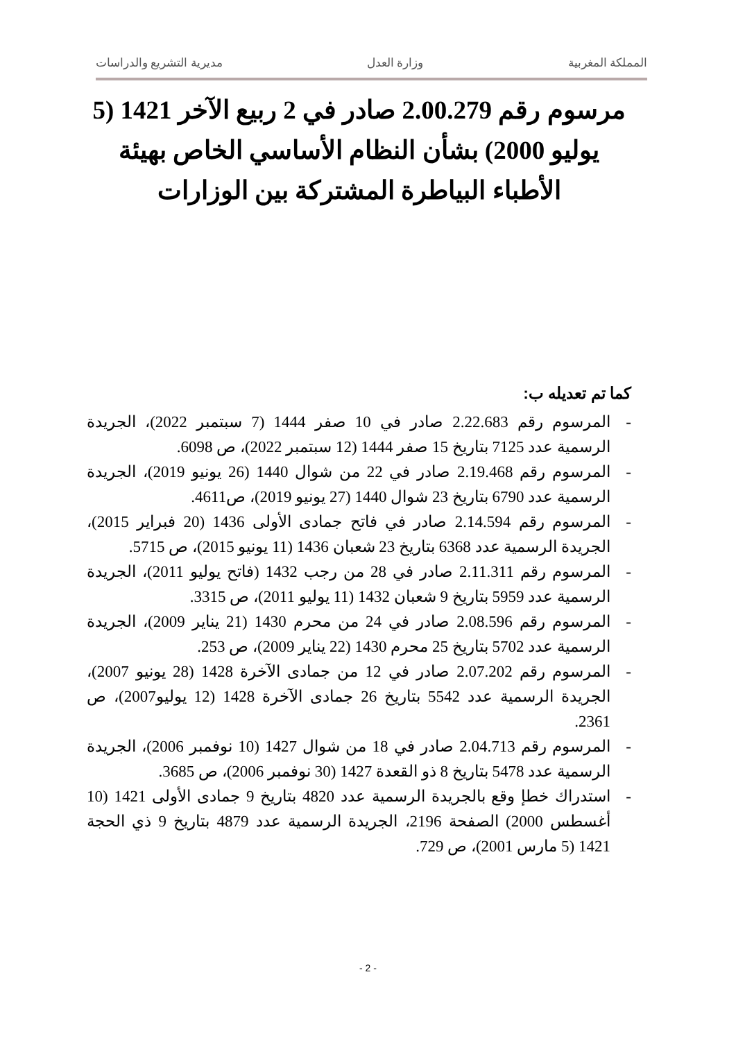المملكة المغربية وزارة العدل مديرية التشريع والدراسات
مرسوم رقم 2.00.279 صادر في 2 ربيع الآخر 1421 (5 يوليو 2000) بشأن النظام الأساسي الخاص بهيئة الأطباء البياطرة المشتركة بين الوزارات
كما تم تعديله ب:
- المرسوم رقم 2.22.683 صادر في 10 صفر 1444 (7 سبتمبر 2022)، الجريدة الرسمية عدد 7125 بتاريخ 15 صفر 1444 (12 سبتمبر 2022)، ص 6098.
- المرسوم رقم 2.19.468 صادر في 22 من شوال 1440 (26 يونيو 2019)، الجريدة الرسمية عدد 6790 بتاريخ 23 شوال 1440 (27 يونيو 2019)، ص4611.
- المرسوم رقم 2.14.594 صادر في فاتح جمادى الأولى 1436 (20 فبراير 2015)، الجريدة الرسمية عدد 6368 بتاريخ 23 شعبان 1436 (11 يونيو 2015)، ص 5715.
- المرسوم رقم 2.11.311 صادر في 28 من رجب 1432 (فاتح يوليو 2011)، الجريدة الرسمية عدد 5959 بتاريخ 9 شعبان 1432 (11 يوليو 2011)، ص 3315.
- المرسوم رقم 2.08.596 صادر في 24 من محرم 1430 (21 يناير 2009)، الجريدة الرسمية عدد 5702 بتاريخ 25 محرم 1430 (22 يناير 2009)، ص 253.
- المرسوم رقم 2.07.202 صادر في 12 من جمادى الآخرة 1428 (28 يونيو 2007)، الجريدة الرسمية عدد 5542 بتاريخ 26 جمادى الآخرة 1428 (12 يوليو2007)، ص 2361.
- المرسوم رقم 2.04.713 صادر في 18 من شوال 1427 (10 نوفمبر 2006)، الجريدة الرسمية عدد 5478 بتاريخ 8 ذو القعدة 1427 (30 نوفمبر 2006)، ص 3685.
- استدراك خطإ وقع بالجريدة الرسمية عدد 4820 بتاريخ 9 جمادى الأولى 1421 (10 أغسطس 2000) الصفحة 2196، الجريدة الرسمية عدد 4879 بتاريخ 9 ذي الحجة 1421 (5 مارس 2001)، ص 729.
- 2 -